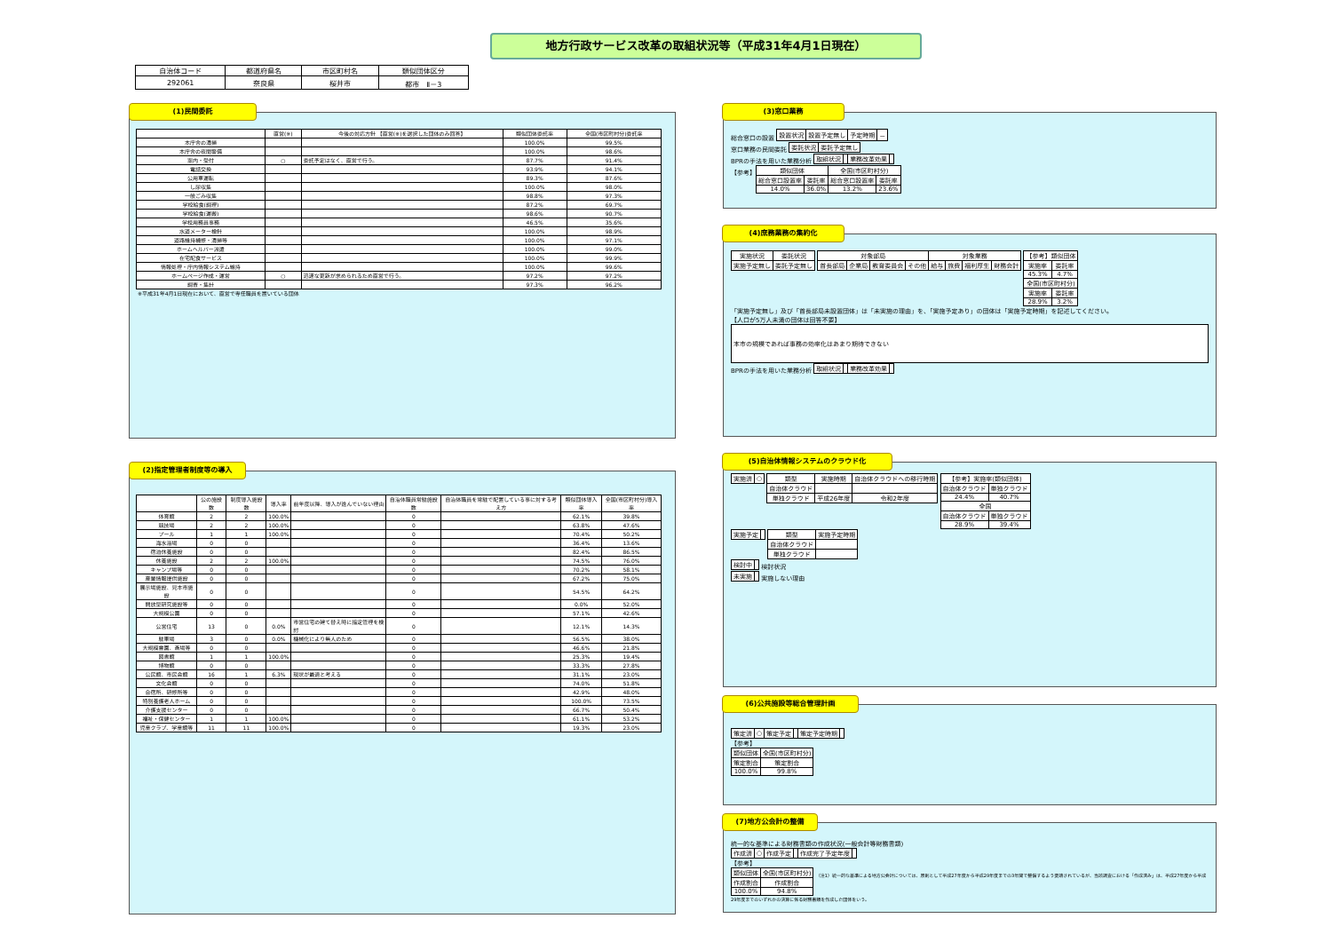地方行政サービス改革の取組状況等（平成31年4月1日現在）
| 自治体コード | 都道府県名 | 市区町村名 | 類似団体区分 |
| --- | --- | --- | --- |
| 292061 | 奈良県 | 桜井市 | 都市 Ⅱ－3 |
| | 直営(※) | 今後の対応方針 【直営(※)を選択した団体のみ回答】 | 類似団体委託率 | 全国(市区町村分)委託率 |
| --- | --- | --- | --- | --- |
| 本庁舎の清掃 | | | 100.0% | 99.5% |
| 本庁舎の夜間警備 | | | 100.0% | 98.6% |
| 案内・受付 | ○ | 委託予定はなく、直営で行う。 | 87.7% | 91.4% |
| 電話交換 | | | 93.9% | 94.1% |
| 公用車運転 | | | 89.3% | 87.6% |
| し尿収集 | | | 100.0% | 98.0% |
| 一般ごみ収集 | | | 98.8% | 97.3% |
| 学校給食(調理) | | | 87.2% | 69.7% |
| 学校給食(運搬) | | | 98.6% | 90.7% |
| 学校用務員事務 | | | 46.5% | 35.6% |
| 水道メーター検針 | | | 100.0% | 98.9% |
| 道路維持補修・清掃等 | | | 100.0% | 97.1% |
| ホームヘルパー派遣 | | | 100.0% | 99.0% |
| 在宅配食サービス | | | 100.0% | 99.9% |
| 情報処理・庁内情報システム維持 | | | 100.0% | 99.6% |
| ホームページ作成・運営 | ○ | 迅速な更新が求められるため直営で行う。 | 97.2% | 97.2% |
| 調査・集計 | | | 97.3% | 96.2% |
※平成31年4月1日現在において、直営で専任職員を置いている団体
(1)民間委託
| | 公の施設数 | 制度導入施設数 | 導入率 | 前年度以降、導入が進んでいない理由 | 自治体職員常駐施設数 | 自治体職員を常駐で配置している事に対する考え方 | 類似団体導入率 | 全国(市区町村分)導入率 |
| --- | --- | --- | --- | --- | --- | --- | --- | --- |
| 体育館 | 2 | 2 | 100.0% | | 0 | | 62.1% | 39.8% |
| 競技場 | 2 | 2 | 100.0% | | 0 | | 63.8% | 47.6% |
| プール | 1 | 1 | 100.0% | | 0 | | 70.4% | 50.2% |
| 海水浴場 | 0 | 0 | | | 0 | | 36.4% | 13.6% |
| 宿泊休養施設 | 0 | 0 | | | 0 | | 82.4% | 86.5% |
| 休養施設 | 2 | 2 | 100.0% | | 0 | | 74.5% | 76.0% |
| キャンプ場等 | 0 | 0 | | | 0 | | 70.2% | 58.1% |
| 産業情報提供施設 | 0 | 0 | | | 0 | | 67.2% | 75.0% |
| 展示場施設、見本市施設 | 0 | 0 | | | 0 | | 54.5% | 64.2% |
| 開放型研究施設等 | 0 | 0 | | | 0 | | 0.0% | 52.0% |
| 大規模公園 | 0 | 0 | | | 0 | | 57.1% | 42.6% |
| 公営住宅 | 13 | 0 | 0.0% | 市営住宅の建て替え時に指定管理を検討 | 0 | | 12.1% | 14.3% |
| 駐車場 | 3 | 0 | 0.0% | 機械化により無人のため | 0 | | 56.5% | 38.0% |
| 大規模霊園、斎場等 | 0 | 0 | | | 0 | | 46.6% | 21.8% |
| 図書館 | 1 | 1 | 100.0% | | 0 | | 25.3% | 19.4% |
| 博物館 | 0 | 0 | | | 0 | | 33.3% | 27.8% |
| 公民館、市民会館 | 16 | 1 | 6.3% | 現状が最適と考える | 0 | | 31.1% | 23.0% |
| 文化会館 | 0 | 0 | | | 0 | | 74.0% | 51.8% |
| 合宿所、研修所等 | 0 | 0 | | | 0 | | 42.9% | 48.0% |
| 特別養護老人ホーム | 0 | 0 | | | 0 | | 100.0% | 73.5% |
| 介護支援センター | 0 | 0 | | | 0 | | 66.7% | 50.4% |
| 福祉・保健センター | 1 | 1 | 100.0% | | 0 | | 61.1% | 53.2% |
| 児童クラブ、学童館等 | 11 | 11 | 100.0% | | 0 | | 19.3% | 23.0% |
(2)指定管理者制度等の導入
総合窓口の設置
| 設置状況 | 設置予定無し | 予定時期 | － |
窓口業務の民間委託
| 委託状況 | 委託予定無し |
BPRの手法を用いた業務分析
| 取組状況 | | 業務改革効果 | |
【参考】
| 類似団体 | | 全国(市区町村分) | |
| --- | --- | --- | --- |
| 総合窓口設置率 | 委託率 | 総合窓口設置率 | 委託率 |
| 14.0% | 36.0% | 13.2% | 23.6% |
(3)窓口業務
| 実施状況 | 委託状況 |
| 実施予定無し | 委託予定無し |
| 対象部局 | | | | 対象業務 | | | |
| --- | --- | --- | --- | --- | --- | --- | --- |
| 首長部局 | 企業局 | 教育委員会 | その他 | 給与 | 旅費 | 福利厚生 | 財務会計 |
| 【参考】類似団体 | |
| --- | --- |
| 実施率 | 委託率 |
| 45.3% | 4.7% |
| 全国(市区町村分) | |
| 実施率 | 委託率 |
| 28.9% | 3.2% |
「実施予定無し」及び「首長部局未設置団体」は「未実施の理由」を、「実施予定あり」の団体は「実施予定時期」を記述してください。
【人口が5万人未満の団体は回答不要】
本市の規模であれば事務の効率化はあまり期待できない
BPRの手法を用いた業務分析
| 取組状況 | | 業務改革効果 | |
(4)庶務業務の集約化
| 実施済 | ○ |
| 類型 | 実施時期 | 自治体クラウドへの移行時期 |
| --- | --- | --- |
| 自治体クラウド | | |
| 単独クラウド | 平成26年度 | 令和2年度 |
| 【参考】実施率(類似団体) | |
| --- | --- |
| 自治体クラウド | 単独クラウド |
| 24.4% | 40.7% |
| 全国 | |
| 自治体クラウド | 単独クラウド |
| 28.9% | 39.4% |
| 実施予定 | |
| 類型 | 実施予定時期 |
| --- | --- |
| 自治体クラウド | |
| 単独クラウド | |
| 検討中 | |
検討状況
| 未実施 | |
実施しない理由
(5)自治体情報システムのクラウド化
| 策定済 | ○ | 策定予定 | | 策定予定時期 | |
【参考】
| 類似団体 | 全国(市区町村分) |
| --- | --- |
| 策定割合 | 策定割合 |
| 100.0% | 99.8% |
(6)公共施設等総合管理計画
統一的な基準による財務書類の作成状況(一般会計等財務書類)
| 作成済 | ○ | 作成予定 | | 作成完了予定年度 | |
【参考】
| 類似団体 | 全国(市区町村分) |
| --- | --- |
| 作成割合 | 作成割合 |
| 100.0% | 94.8% |
（注1）統一的な基準による地方公会計については、原則として平成27年度から平成29年度までの3年間で整備するよう要請されているが、当該調査における「作成済み」は、平成27年度から平成29年度までのいずれかの決算に係る財務書類を作成した団体をいう。
(7)地方公会計の整備